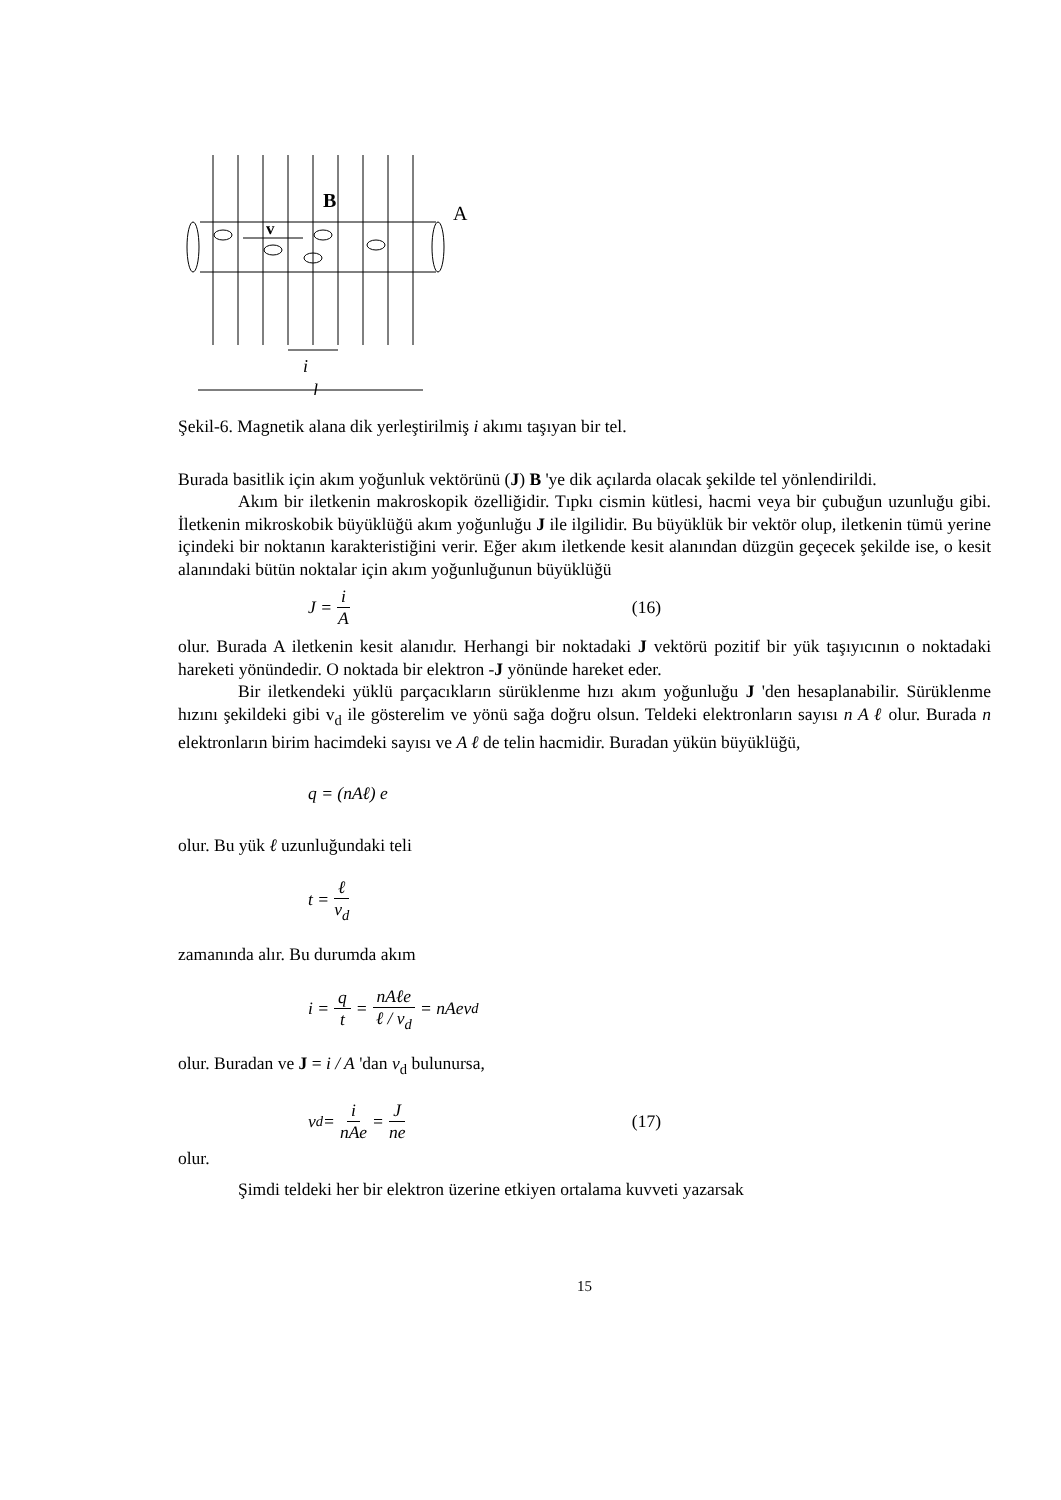B
A
v
i
l
Şekil-6. Magnetik alana dik yerleştirilmiş i akımı taşıyan bir tel.
Burada basitlik için akım yoğunluk vektörünü (J) B 'ye dik açılarda olacak şekilde tel yönlendirildi.
Akım bir iletkenin makroskopik özelliğidir. Tıpkı cismin kütlesi, hacmi veya bir çubuğun uzunluğu gibi. İletkenin mikroskobik büyüklüğü akım yoğunluğu J ile ilgilidir. Bu büyüklük bir vektör olup, iletkenin tümü yerine içindeki bir noktanın karakteristiğini verir. Eğer akım iletkende kesit alanından düzgün geçecek şekilde ise, o kesit alanındaki bütün noktalar için akım yoğunluğunun büyüklüğü
J = i A (16)
olur. Burada A iletkenin kesit alanıdır. Herhangi bir noktadaki J vektörü pozitif bir yük taşıyıcının o noktadaki hareketi yönündedir. O noktada bir elektron -J yönünde hareket eder.
Bir iletkendeki yüklü parçacıkların sürüklenme hızı akım yoğunluğu J 'den hesaplanabilir. Sürüklenme hızını şekildeki gibi v<sub>d</sub> ile gösterelim ve yönü sağa doğru olsun. Teldeki elektronların sayısı n A ℓ olur. Burada n elektronların birim hacimdeki sayısı ve A ℓ de telin hacmidir. Buradan yükün büyüklüğü,
q = (nAℓ) e
olur. Bu yük ℓ uzunluğundaki teli
t = ℓ v<sub>d</sub>
zamanında alır. Bu durumda akım
i = q t = nAℓe ℓ / v<sub>d</sub> = nAev<sub>d</sub>
olur. Buradan ve J = i / A 'dan v<sub>d</sub> bulunursa,
v<sub>d</sub> = i nAe = J ne (17)
olur.
Şimdi teldeki her bir elektron üzerine etkiyen ortalama kuvveti yazarsak
15